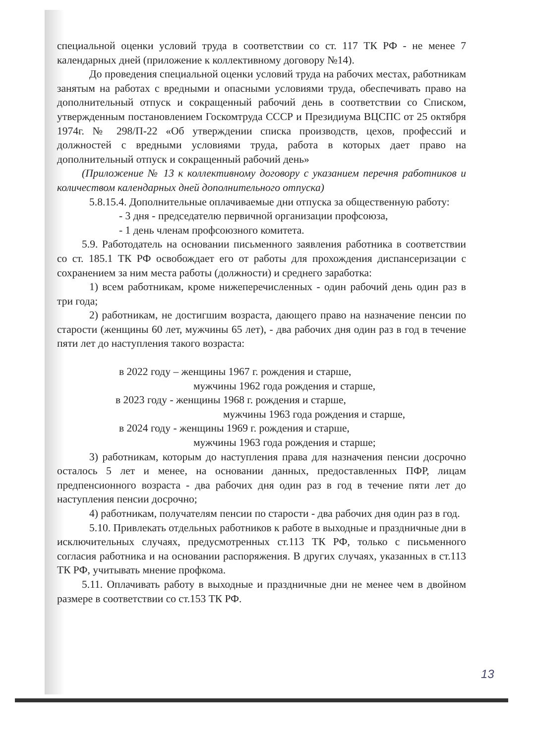специальной оценки условий труда в соответствии со ст. 117 ТК РФ - не менее 7 календарных дней (приложение к коллективному договору №14).
До проведения специальной оценки условий труда на рабочих местах, работникам занятым на работах с вредными и опасными условиями труда, обеспечивать право на дополнительный отпуск и сокращенный рабочий день в соответствии со Списком, утвержденным постановлением Госкомтруда СССР и Президиума ВЦСПС от 25 октября 1974г. № 298/П-22 «Об утверждении списка производств, цехов, профессий и должностей с вредными условиями труда, работа в которых дает право на дополнительный отпуск и сокращенный рабочий день»
(Приложение № 13 к коллективному договору с указанием перечня работников и количеством календарных дней дополнительного отпуска)
5.8.15.4. Дополнительные оплачиваемые дни отпуска за общественную работу:
- 3 дня - председателю первичной организации профсоюза,
- 1 день членам профсоюзного комитета.
5.9. Работодатель на основании письменного заявления работника в соответствии со ст. 185.1 ТК РФ освобождает его от работы для прохождения диспансеризации с сохранением за ним места работы (должности) и среднего заработка:
1) всем работникам, кроме нижеперечисленных - один рабочий день один раз в три года;
2) работникам, не достигшим возраста, дающего право на назначение пенсии по старости (женщины 60 лет, мужчины 65 лет), - два рабочих дня один раз в год в течение пяти лет до наступления такого возраста:
в 2022 году – женщины 1967 г. рождения и старше,
мужчины 1962 года рождения и старше,
в 2023 году - женщины 1968 г. рождения и старше,
мужчины 1963 года рождения и старше,
в 2024 году - женщины 1969 г. рождения и старше,
мужчины 1963 года рождения и старше;
3) работникам, которым до наступления права для назначения пенсии досрочно осталось 5 лет и менее, на основании данных, предоставленных ПФР, лицам предпенсионного возраста - два рабочих дня один раз в год в течение пяти лет до наступления пенсии досрочно;
4) работникам, получателям пенсии по старости - два рабочих дня один раз в год.
5.10. Привлекать отдельных работников к работе в выходные и праздничные дни в исключительных случаях, предусмотренных ст.113 ТК РФ, только с письменного согласия работника и на основании распоряжения. В других случаях, указанных в ст.113 ТК РФ, учитывать мнение профкома.
5.11. Оплачивать работу в выходные и праздничные дни не менее чем в двойном размере в соответствии со ст.153 ТК РФ.
13